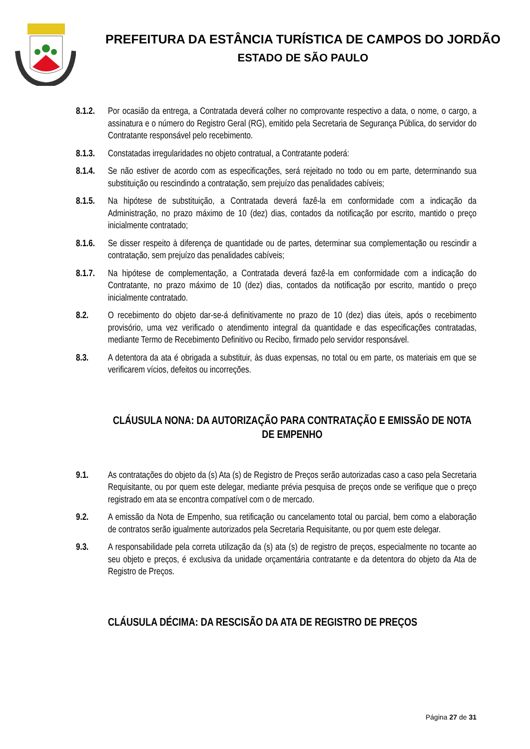PREFEITURA DA ESTÂNCIA TURÍSTICA DE CAMPOS DO JORDÃO
ESTADO DE SÃO PAULO
8.1.2.
Por ocasião da entrega, a Contratada deverá colher no comprovante respectivo a data, o nome, o cargo, a assinatura e o número do Registro Geral (RG), emitido pela Secretaria de Segurança Pública, do servidor do Contratante responsável pelo recebimento.
8.1.3.
Constatadas irregularidades no objeto contratual, a Contratante poderá:
8.1.4.
Se não estiver de acordo com as especificações, será rejeitado no todo ou em parte, determinando sua substituição ou rescindindo a contratação, sem prejuízo das penalidades cabíveis;
8.1.5.
Na hipótese de substituição, a Contratada deverá fazê-la em conformidade com a indicação da Administração, no prazo máximo de 10 (dez) dias, contados da notificação por escrito, mantido o preço inicialmente contratado;
8.1.6.
Se disser respeito à diferença de quantidade ou de partes, determinar sua complementação ou rescindir a contratação, sem prejuízo das penalidades cabíveis;
8.1.7.
Na hipótese de complementação, a Contratada deverá fazê-la em conformidade com a indicação do Contratante, no prazo máximo de 10 (dez) dias, contados da notificação por escrito, mantido o preço inicialmente contratado.
8.2. O recebimento do objeto dar-se-á definitivamente no prazo de 10 (dez) dias úteis, após o recebimento provisório, uma vez verificado o atendimento integral da quantidade e das especificações contratadas, mediante Termo de Recebimento Definitivo ou Recibo, firmado pelo servidor responsável.
8.3. A detentora da ata é obrigada a substituir, às duas expensas, no total ou em parte, os materiais em que se verificarem vícios, defeitos ou incorreções.
CLÁUSULA NONA: DA AUTORIZAÇÃO PARA CONTRATAÇÃO E EMISSÃO DE NOTA DE EMPENHO
9.1. As contratações do objeto da (s) Ata (s) de Registro de Preços serão autorizadas caso a caso pela Secretaria Requisitante, ou por quem este delegar, mediante prévia pesquisa de preços onde se verifique que o preço registrado em ata se encontra compatível com o de mercado.
9.2. A emissão da Nota de Empenho, sua retificação ou cancelamento total ou parcial, bem como a elaboração de contratos serão igualmente autorizados pela Secretaria Requisitante, ou por quem este delegar.
9.3. A responsabilidade pela correta utilização da (s) ata (s) de registro de preços, especialmente no tocante ao seu objeto e preços, é exclusiva da unidade orçamentária contratante e da detentora do objeto da Ata de Registro de Preços.
CLÁUSULA DÉCIMA: DA RESCISÃO DA ATA DE REGISTRO DE PREÇOS
Página 27 de 31